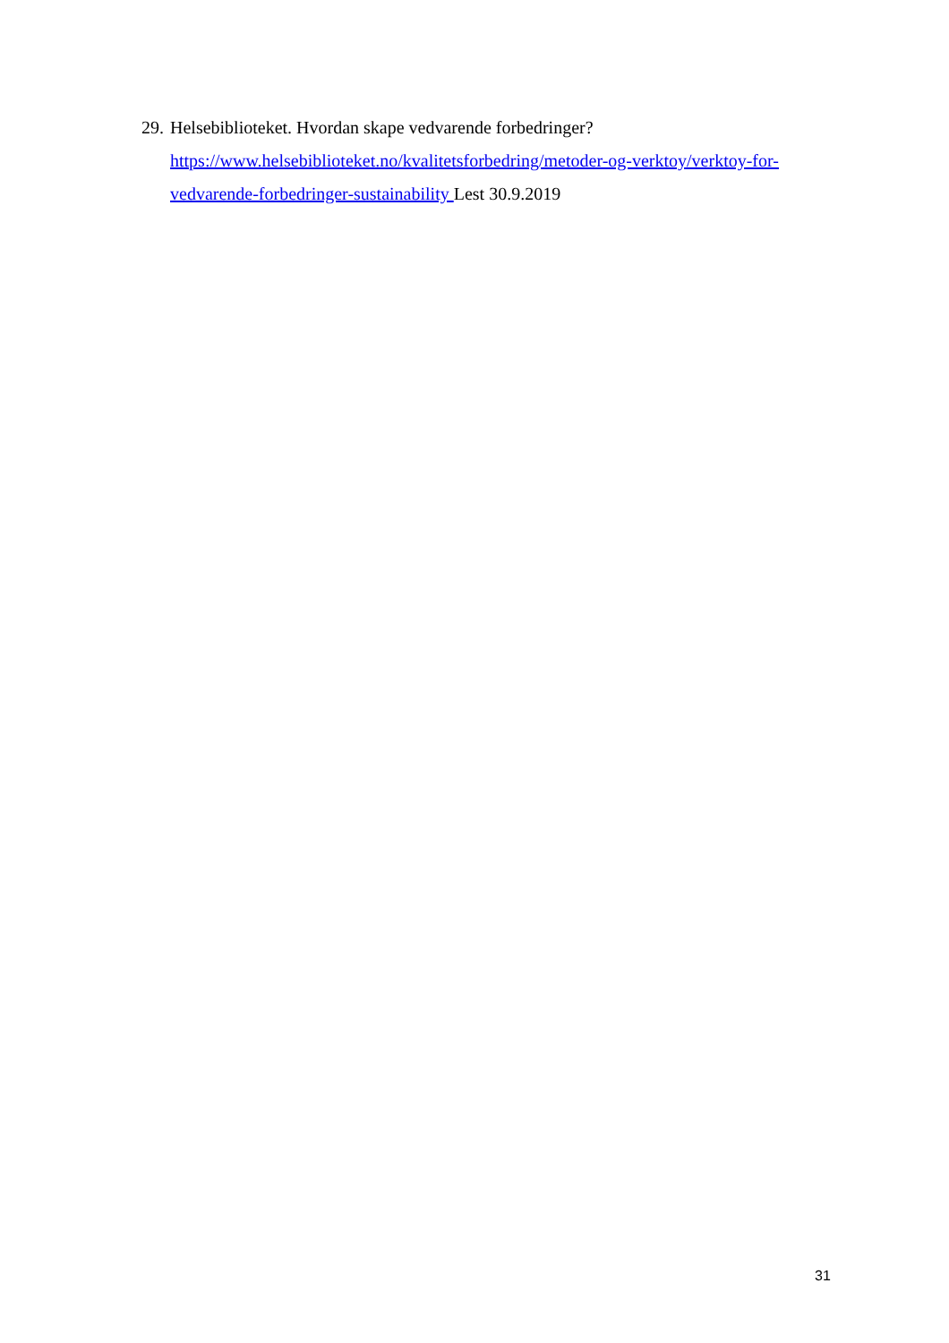29.
Helsebiblioteket. Hvordan skape vedvarende forbedringer?
https://www.helsebiblioteket.no/kvalitetsforbedring/metoder-og-verktoy/verktoy-for-vedvarende-forbedringer-sustainability Lest 30.9.2019
31